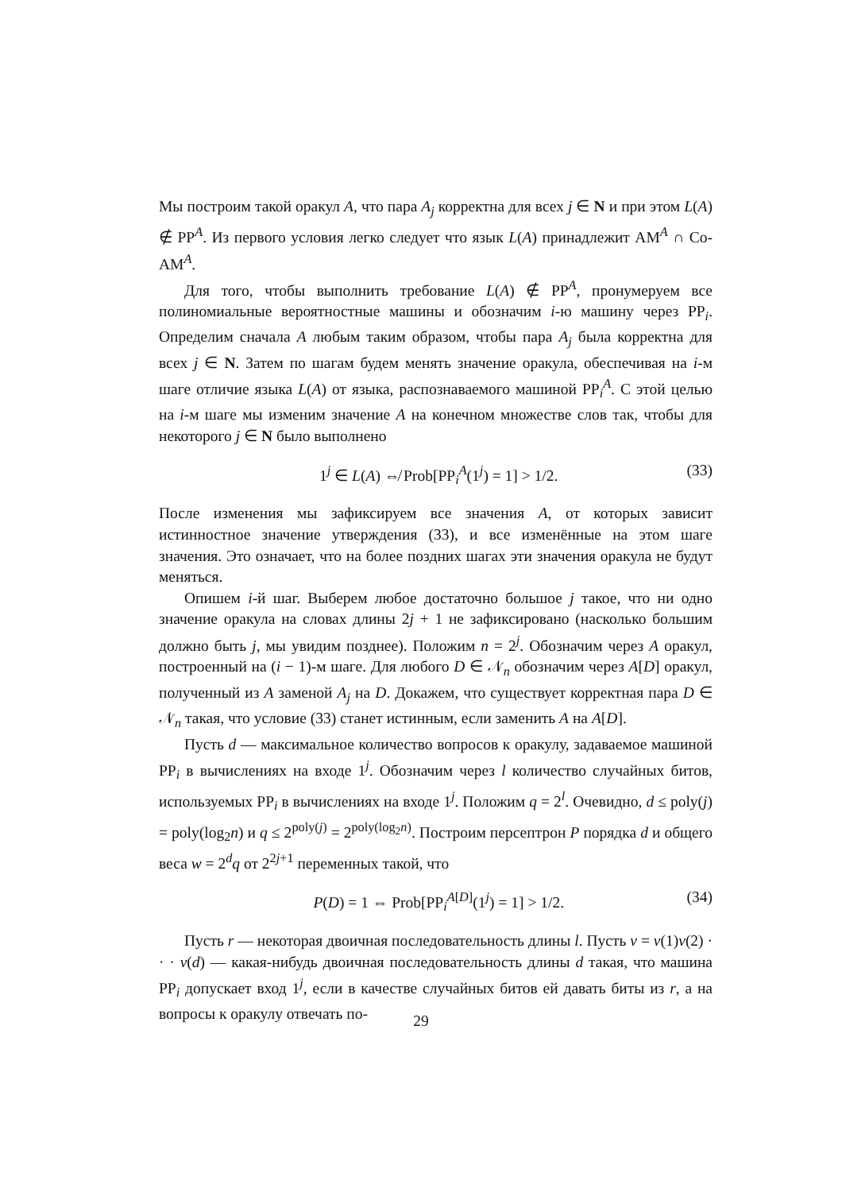Мы построим такой оракул A, что пара A<sub>j</sub> корректна для всех j ∈ N и при этом L(A) ∉ PP<sup>A</sup>. Из первого условия легко следует что язык L(A) принадлежит AM<sup>A</sup> ∩ Co-AM<sup>A</sup>.
Для того, чтобы выполнить требование L(A) ∉ PP<sup>A</sup>, пронумеруем все полиномиальные вероятностные машины и обозначим i-ю машину через PP<sub>i</sub>. Определим сначала A любым таким образом, чтобы пара A<sub>j</sub> была корректна для всех j ∈ N. Затем по шагам будем менять значение оракула, обеспечивая на i-м шаге отличие языка L(A) от языка, распознаваемого машиной PP<sub>i</sub><sup>A</sup>. С этой целью на i-м шаге мы изменим значение A на конечном множестве слов так, чтобы для некоторого j ∈ N было выполнено
1<sup>j</sup> ∈ L(A) ⇎ Prob[PP<sub>i</sub><sup>A</sup>(1<sup>j</sup>) = 1] > 1/2. (33)
После изменения мы зафиксируем все значения A, от которых зависит истинностное значение утверждения (33), и все изменённые на этом шаге значения. Это означает, что на более поздних шагах эти значения оракула не будут меняться.
Опишем i-й шаг. Выберем любое достаточно большое j такое, что ни одно значение оракула на словах длины 2j + 1 не зафиксировано (насколько большим должно быть j, мы увидим позднее). Положим n = 2<sup>j</sup>. Обозначим через A оракул, построенный на (i − 1)-м шаге. Для любого D ∈ 𝒩<sub>n</sub> обозначим через A[D] оракул, полученный из A заменой A<sub>j</sub> на D. Докажем, что существует корректная пара D ∈ 𝒩<sub>n</sub> такая, что условие (33) станет истинным, если заменить A на A[D].
Пусть d — максимальное количество вопросов к оракулу, задаваемое машиной PP<sub>i</sub> в вычислениях на входе 1<sup>j</sup>. Обозначим через l количество случайных битов, используемых PP<sub>i</sub> в вычислениях на входе 1<sup>j</sup>. Положим q = 2<sup>l</sup>. Очевидно, d ≤ poly(j) = poly(log<sub>2</sub>n) и q ≤ 2<sup>poly(j)</sup> = 2<sup>poly(log<sub>2</sub>n)</sup>. Построим персептрон P порядка d и общего веса w = 2<sup>d</sup>q от 2<sup>2j+1</sup> переменных такой, что
P(D) = 1 ⇔ Prob[PP<sub>i</sub><sup>A[D]</sup>(1<sup>j</sup>) = 1] > 1/2. (34)
Пусть r — некоторая двоичная последовательность длины l. Пусть v = v(1)v(2) · · · v(d) — какая-нибудь двоичная последовательность длины d такая, что машина PP<sub>i</sub> допускает вход 1<sup>j</sup>, если в качестве случайных битов ей давать биты из r, а на вопросы к оракулу отвечать по-
29